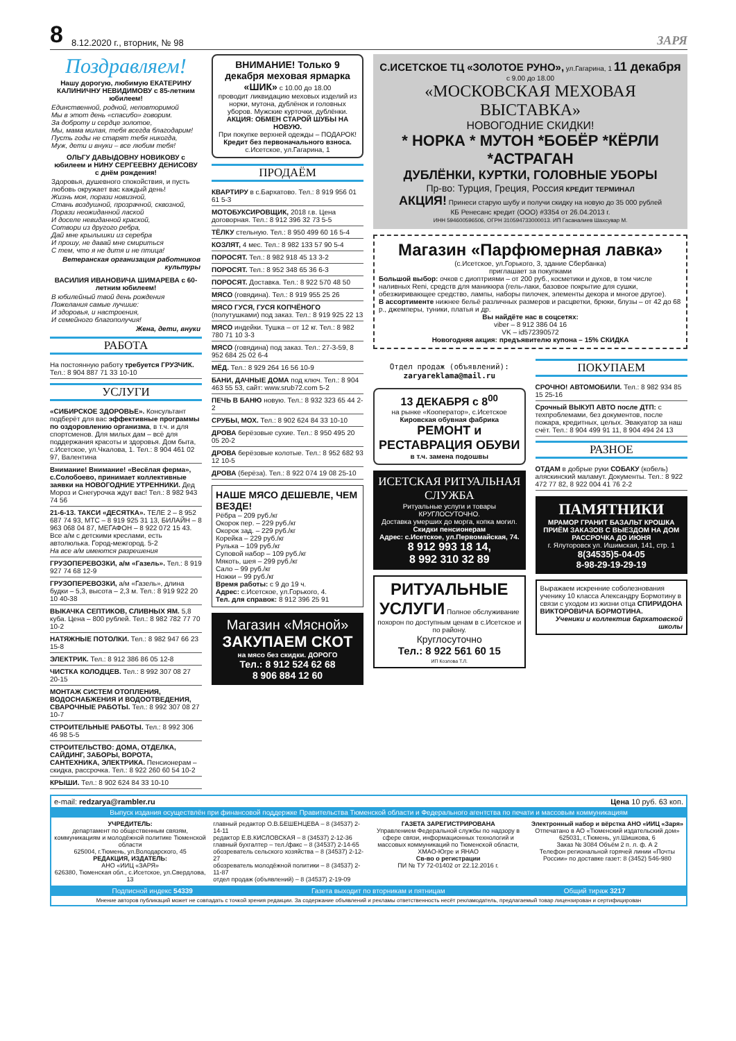8 8.12.2020 г., вторник, № 98 ЗАРЯ
Поздравляем!
Нашу дорогую, любимую ЕКАТЕРИНУ КАЛИНИЧНУ НЕВИДИМОВУ с 85-летним юбилеем!
Единственной, родной, неповторимой
Мы в этот день «спасибо» говорим.
За доброту и сердце золотое,
Мы, мама милая, тебя всегда благодарим!
Пусть годы не старят тебя никогда,
Муж, дети и внуки – все любим тебя!
ОЛЬГУ ДАВЫДОВНУ НОВИКОВУ с юбилеем и НИНУ СЕРГЕЕВНУ ДЕНИСОВУ с днём рождения!
Здоровья, душевного спокойствия, и пусть любовь окружает вас каждый день!
Жизнь моя, порази новизной,
Стань воздушной, прозрачной, сквозной,
Порази неожиданной лаской
И доселе невиданной краской,
Сотвори из другого ребра,
Дай мне крылышки из серебра
И прошу, не давай мне смириться
С тем, что я не дитя и не птица!
Ветеранская организация работников культуры
ВАСИЛИЯ ИВАНОВИЧА ШИМАРЕВА с 60-летним юбилеем!
В юбилейный твой день рождения
Пожелания самые лучшие:
И здоровья, и настроения,
И семейного благополучия!
Жена, дети, внуки
РАБОТА
На постоянную работу требуется ГРУЗЧИК. Тел.: 8 904 887 71 33 10-10
УСЛУГИ
«СИБИРСКОЕ ЗДОРОВЬЕ». Консультант подберёт для вас эффективные программы по оздоровлению организма, в т.ч. и для спортсменов. Для милых дам – всё для поддержания красоты и здоровья. Дом быта, с.Исетское, ул.Чкалова, 1. Тел.: 8 904 461 02 97, Валентина
Внимание! Внимание! «Весёлая ферма», с.Солобоево, принимает коллективные заявки на НОВОГОДНИЕ УТРЕННИКИ. Дед Мороз и Снегурочка ждут вас! Тел.: 8 982 943 74 56
21-6-13. ТАКСИ «ДЕСЯТКА». ТЕЛЕ 2 – 8 952 687 74 93, МТС – 8 919 925 31 13, БИЛАЙН – 8 963 068 04 87, МЕГАФОН – 8 922 072 15 43. Все а/м с детскими креслами, есть автолюлька. Город-межгород. 5-2
На все а/м имеются разрешения
ГРУЗОПЕРЕВОЗКИ, а/м «Газель». Тел.: 8 919 927 74 68 12-9
ГРУЗОПЕРЕВОЗКИ, а/м «Газель», длина будки – 5,3, высота – 2,3 м. Тел.: 8 919 922 20 10 40-38
ВЫКАЧКА СЕПТИКОВ, СЛИВНЫХ ЯМ. 5,8 куба. Цена – 800 рублей. Тел.: 8 982 782 77 70 10-2
НАТЯЖНЫЕ ПОТОЛКИ. Тел.: 8 982 947 66 23 15-8
ЭЛЕКТРИК. Тел.: 8 912 386 86 05 12-8
ЧИСТКА КОЛОДЦЕВ. Тел.: 8 992 307 08 27 20-15
МОНТАЖ СИСТЕМ ОТОПЛЕНИЯ, ВОДОСНАБЖЕНИЯ И ВОДООТВЕДЕНИЯ, СВАРОЧНЫЕ РАБОТЫ. Тел.: 8 992 307 08 27 10-7
СТРОИТЕЛЬНЫЕ РАБОТЫ. Тел.: 8 992 306 46 98 5-5
СТРОИТЕЛЬСТВО: ДОМА, ОТДЕЛКА, САЙДИНГ, ЗАБОРЫ, ВОРОТА, САНТЕХНИКА, ЭЛЕКТРИКА. Пенсионерам – скидка, рассрочка. Тел.: 8 922 260 60 54 10-2
КРЫШИ. Тел.: 8 902 624 84 33 10-10
ВНИМАНИЕ! Только 9 декабря меховая ярмарка «ШИК» с 10.00 до 18.00
проводит ликвидацию меховых изделий из норки, мутона, дублёнок и головных уборов. Мужские курточки, дублёнки.
АКЦИЯ: ОБМЕН СТАРОЙ ШУБЫ НА НОВУЮ.
При покупке верхней одежды – ПОДАРОК!
Кредит без первоначального взноса.
с.Исетское, ул.Гагарина, 1
ПРОДАЁМ
КВАРТИРУ в с.Бархатово. Тел.: 8 919 956 01 61 5-3
МОТОБУКСИРОВЩИК, 2018 г.в. Цена договорная. Тел.: 8 912 396 32 73 5-5
ТЁЛКУ стельную. Тел.: 8 950 499 60 16 5-4
КОЗЛЯТ, 4 мес. Тел.: 8 982 133 57 90 5-4
ПОРОСЯТ. Тел.: 8 982 918 45 13 3-2
ПОРОСЯТ. Тел.: 8 952 348 65 36 6-3
ПОРОСЯТ. Доставка. Тел.: 8 922 570 48 50
МЯСО (говядина). Тел.: 8 919 955 25 26
МЯСО ГУСЯ, ГУСЯ КОПЧЁНОГО (полутушками) под заказ. Тел.: 8 919 925 22 13
МЯСО индейки. Тушка – от 12 кг. Тел.: 8 982 780 71 10 3-3
МЯСО (говядина) под заказ. Тел.: 27-3-59, 8 952 684 25 02 6-4
МЁД. Тел.: 8 929 264 16 56 10-9
БАНИ, ДАЧНЫЕ ДОМА под ключ. Тел.: 8 904 463 55 53, сайт: www.srub72.com 5-2
ПЕЧЬ В БАНЮ новую. Тел.: 8 932 323 65 44 2-2
СРУБЫ, МОХ. Тел.: 8 902 624 84 33 10-10
ДРОВА берёзовые сухие. Тел.: 8 950 495 20 05 20-2
ДРОВА берёзовые колотые. Тел.: 8 952 682 93 12 10-5
ДРОВА (берёза). Тел.: 8 922 074 19 08 25-10
НАШЕ МЯСО ДЕШЕВЛЕ, ЧЕМ ВЕЗДЕ!
Рёбра – 209 руб./кг
Окорок пер. – 229 руб./кг
Окорок зад. – 229 руб./кг
Корейка – 229 руб./кг
Рулька – 109 руб./кг
Суповой набор – 109 руб./кг
Мякоть, шея – 299 руб./кг
Сало – 99 руб./кг
Ножки – 99 руб./кг
Время работы: с 9 до 19 ч.
Адрес: с.Исетское, ул.Горького, 4.
Тел. для справок: 8 912 396 25 91
Магазин «Мясной»
ЗАКУПАЕМ СКОТ
на мясо без скидки. ДОРОГО
Тел.: 8 912 524 62 68
8 906 884 12 60
С.ИСЕТСКОЕ ТЦ «ЗОЛОТОЕ РУНО», ул.Гагарина, 1 11 декабря с 9.00 до 18.00
«МОСКОВСКАЯ МЕХОВАЯ ВЫСТАВКА»
НОВОГОДНИЕ СКИДКИ!
* НОРКА * МУТОН *БОБЁР *КЁРЛИ *АСТРАГАН
ДУБЛЁНКИ, КУРТКИ, ГОЛОВНЫЕ УБОРЫ
Пр-во: Турция, Греция, Россия КРЕДИТ ТЕРМИНАЛ
АКЦИЯ! Принеси старую шубу и получи скидку на новую до 35 000 рублей
КБ Ренесанс кредит (ООО) #3354 от 26.04.2013 г.
ИНН 594600596506, ОГРН 310594733000013. ИП Гасаналиев Шахсувар М.
Магазин «Парфюмерная лавка»
(с.Исетское, ул.Горького, 3, здание Сбербанка)
приглашает за покупками
Большой выбор: очков с диоптриями – от 200 руб., косметики и духов, в том числе наливных Reni, средств для маникюра (гель-лаки, базовое покрытие для сушки, обезжиривающее средство, лампы, наборы пилочек, элементы декора и многое другое).
В ассортименте нижнее бельё различных размеров и расцветки, брюки, блузы – от 42 до 68 р., джемперы, туники, платья и др.
Вы найдёте нас в соцсетях:
viber – 8 912 386 04 16
VK – id572390572
Новогодняя акция: предъявителю купона – 15% СКИДКА
Отдел продаж (объявлений):
zaryareklama@mail.ru
13 ДЕКАБРЯ с 8<sup>00</sup>
на рынке «Кооператор», с.Исетское
Кировская обувная фабрика
РЕМОНТ и РЕСТАВРАЦИЯ ОБУВИ в т.ч. замена подошвы
ИСЕТСКАЯ РИТУАЛЬНАЯ СЛУЖБА
Ритуальные услуги и товары КРУГЛОСУТОЧНО.
Доставка умерших до морга, копка могил.
Скидки пенсионерам
Адрес: с.Исетское, ул.Первомайская, 74.
8 912 993 18 14,
8 992 310 32 89
РИТУАЛЬНЫЕ УСЛУГИ Полное обслуживание
похорон по доступным ценам в с.Исетское и по району.
Круглосуточно
Тел.: 8 922 561 60 15
ИП Козлова Т.Л.
ПОКУПАЕМ
СРОЧНО! АВТОМОБИЛИ. Тел.: 8 982 934 85 15 25-16
Срочный ВЫКУП АВТО после ДТП: с техпроблемами, без документов, после пожара, кредитных, целых. Эвакуатор за наш счёт. Тел.: 8 904 499 91 11, 8 904 494 24 13
РАЗНОЕ
ОТДАМ в добрые руки СОБАКУ (кобель) аляскинский маламут. Документы. Тел.: 8 922 472 77 82, 8 922 004 41 76 2-2
ПАМЯТНИКИ
МРАМОР ГРАНИТ БАЗАЛЬТ КРОШКА ПРИЁМ ЗАКАЗОВ С ВЫЕЗДОМ НА ДОМ
РАССРОЧКА ДО ИЮНЯ
г. Ялуторовск ул. Ишимская, 141, стр. 1
8(34535)5-04-05
8-98-29-19-29-19
Выражаем искренние соболезнования ученику 10 класса Александру Бормотину в связи с уходом из жизни отца СПИРИДОНА ВИКТОРОВИЧА БОРМОТИНА.
Ученики и коллектив бархатовской школы
e-mail: redzarya@rambler.ru Цена 10 руб. 63 коп.
Выпуск издания осуществлён при финансовой поддержке Правительства Тюменской области и Федерального агентства по печати и массовым коммуникациям
УЧРЕДИТЕЛЬ:
департамент по общественным связям, коммуникациям и молодёжной политике Тюменской области
625004, г.Тюмень, ул.Володарского, 45
РЕДАКЦИЯ, ИЗДАТЕЛЬ:
АНО «ИИЦ «ЗАРЯ»
626380, Тюменская обл., с.Исетское, ул.Свердлова, 13
главный редактор О.В.БЕШЕНЦЕВА – 8 (34537) 2-14-11
редактор Е.В.КИСЛОВСКАЯ – 8 (34537) 2-12-36
главный бухгалтер – тел./факс – 8 (34537) 2-14-65
обозреватель сельского хозяйства – 8 (34537) 2-12-27
обозреватель молодёжной политики – 8 (34537) 2-11-87
отдел продаж (объявлений) – 8 (34537) 2-19-09
ГАЗЕТА ЗАРЕГИСТРИРОВАНА
Управлением Федеральной службы по надзору в сфере связи, информационных технологий и массовых коммуникаций по Тюменской области, ХМАО-Югре и ЯНАО
Св-во о регистрации
ПИ № ТУ 72-01402 от 22.12.2016 г.
Электронный набор и вёрстка АНО «ИИЦ «Заря»
Отпечатано в АО «Тюменский издательский дом» 625031, г.Тюмень, ул.Шишкова, 6
Заказ № 3084 Объём 2 п. л. ф. А 2
Телефон региональной горячей линии «Почты России» по доставке газет: 8 (3452) 546-980
Подписной индекс 54339 Газета выходит по вторникам и пятницам Общий тираж 3217
Мнение авторов публикаций может не совпадать с точкой зрения редакции. За содержание объявлений и рекламы ответственность несёт рекламодатель, предлагаемый товар лицензирован и сертифицирован